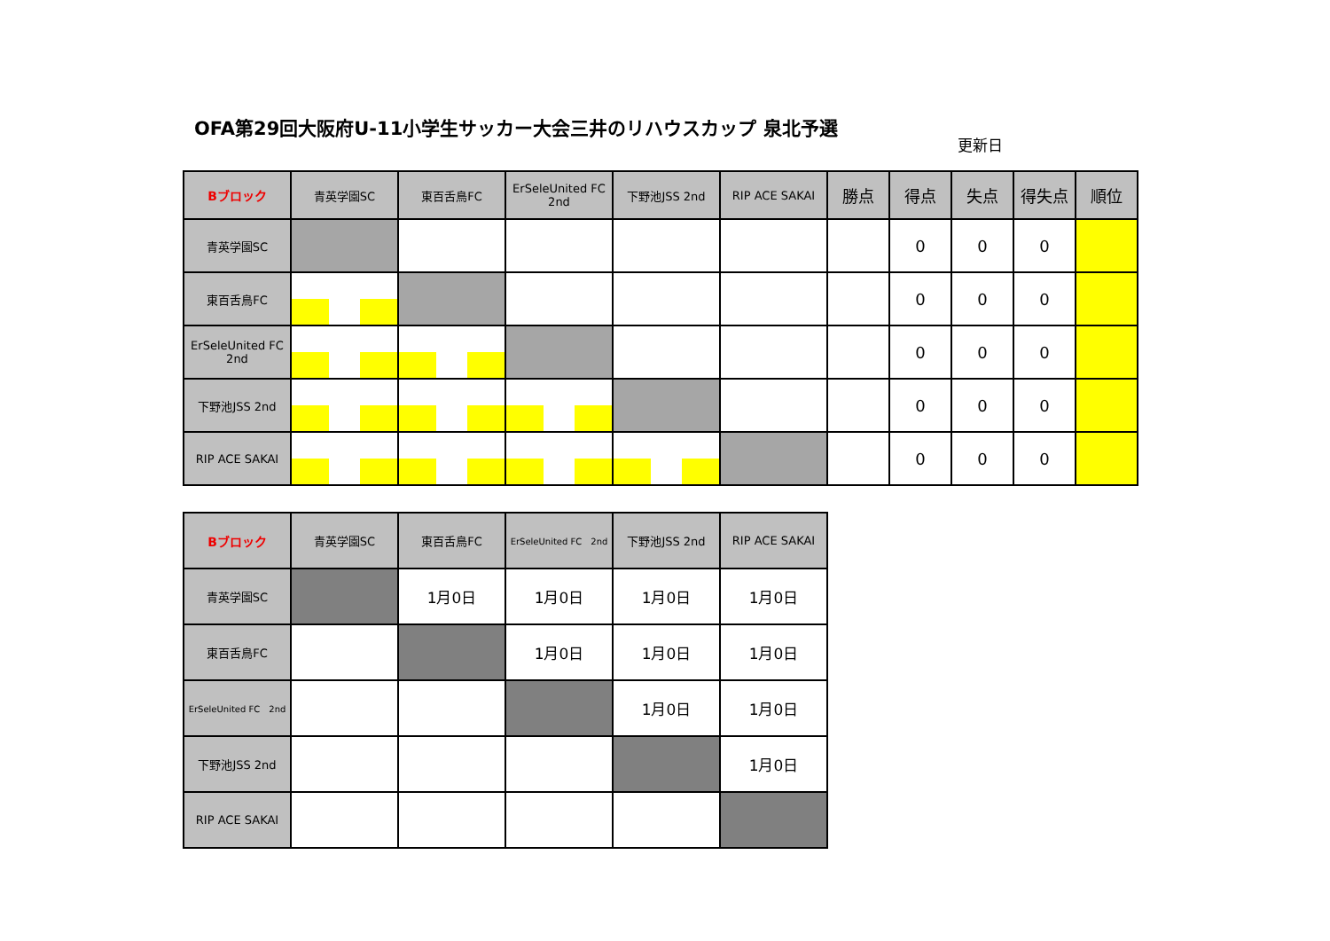OFA第29回大阪府U-11小学生サッカー大会三井のリハウスカップ 泉北予選
更新日
| Bブロック | 青英学園SC | 東百舌鳥FC | ErSeleUnited FC 2nd | 下野池JSS 2nd | RIP ACE SAKAI | 勝点 | 得点 | 失点 | 得失点 | 順位 |
| --- | --- | --- | --- | --- | --- | --- | --- | --- | --- | --- |
| 青英学園SC | | | | | | | 0 | 0 | 0 | |
| 東百舌鳥FC | | | | | | | 0 | 0 | 0 | |
| ErSeleUnited FC 2nd | | | | | | | 0 | 0 | 0 | |
| 下野池JSS 2nd | | | | | | | 0 | 0 | 0 | |
| RIP ACE SAKAI | | | | | | | 0 | 0 | 0 | |
| Bブロック | 青英学園SC | 東百舌鳥FC | ErSeleUnited FC 2nd | 下野池JSS 2nd | RIP ACE SAKAI |
| --- | --- | --- | --- | --- | --- |
| 青英学園SC | | 1月0日 | 1月0日 | 1月0日 | 1月0日 |
| 東百舌鳥FC | | | 1月0日 | 1月0日 | 1月0日 |
| ErSeleUnited FC 2nd | | | | 1月0日 | 1月0日 |
| 下野池JSS 2nd | | | | | 1月0日 |
| RIP ACE SAKAI | | | | | |